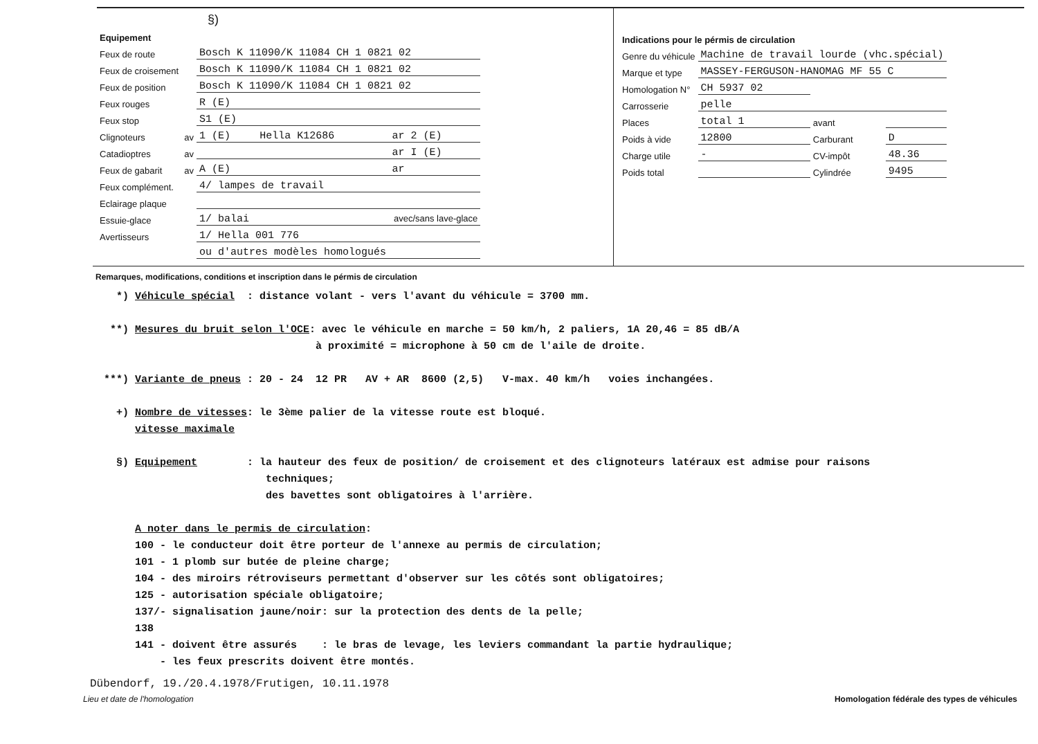§)
| Equipement | | | | |
| Feux de route | | Bosch K 11090/K 11084 CH 1 0821 02 | | |
| Feux de croisement | | Bosch K 11090/K 11084 CH 1 0821 02 | | |
| Feux de position | | Bosch K 11090/K 11084 CH 1 0821 02 | | |
| Feux rouges | | R (E) | | |
| Feux stop | | S1 (E) | | |
| Clignoteurs | av | 1 (E) | Hella K12686 | ar 2 (E) |
| Catadioptres | av | | | ar I (E) |
| Feux de gabarit | av | A (E) | | ar |
| Feux complément. | | 4/ lampes de travail | | |
| Eclairage plaque | | | | |
| Essuie-glace | | 1/ balai avec/sans lave-glace | | |
| Avertisseurs | | 1/ Hella 001 776 | | |
| | | ou d'autres modèles homologués | | |
| Indications pour le pérmis de circulation | | | |
| Genre du véhicule | Machine de travail lourde (vhc.spécial) | | |
| Marque et type | MASSEY-FERGUSON-HANOMAG MF 55 C | | |
| Homologation N° | CH 5937 02 | | |
| Carrosserie | pelle | | |
| Places | total 1 | avant | |
| Poids à vide | 12800 | Carburant | D |
| Charge utile | - | CV-impôt | 48.36 |
| Poids total | | Cylindrée | 9495 |
Remarques, modifications, conditions et inscription dans le pérmis de circulation
*) Véhicule spécial : distance volant - vers l'avant du véhicule = 3700 mm. **) Mesures du bruit selon l'OCE: avec le véhicule en marche = 50 km/h, 2 paliers, 1A 20,46 = 85 dB/A à proximité = microphone à 50 cm de l'aile de droite. ***) Variante de pneus : 20 - 24 12 PR AV + AR 8600 (2,5) V-max. 40 km/h voies inchangées. +) Nombre de vitesses: le 3ème palier de la vitesse route est bloqué. vitesse maximale §) Equipement : la hauteur des feux de position/ de croisement et des clignoteurs latéraux est admise pour raisons techniques; des bavettes sont obligatoires à l'arrière. A noter dans le permis de circulation: 100 - le conducteur doit être porteur de l'annexe au permis de circulation; 101 - 1 plomb sur butée de pleine charge; 104 - des miroirs rétroviseurs permettant d'observer sur les côtés sont obligatoires; 125 - autorisation spéciale obligatoire; 137/- signalisation jaune/noir: sur la protection des dents de la pelle; 138 141 - doivent être assurés : le bras de levage, les leviers commandant la partie hydraulique; - les feux prescrits doivent être montés.
Dübendorf, 19./20.4.1978/Frutigen, 10.11.1978
Lieu et date de l'homologation Homologation fédérale des types de véhicules